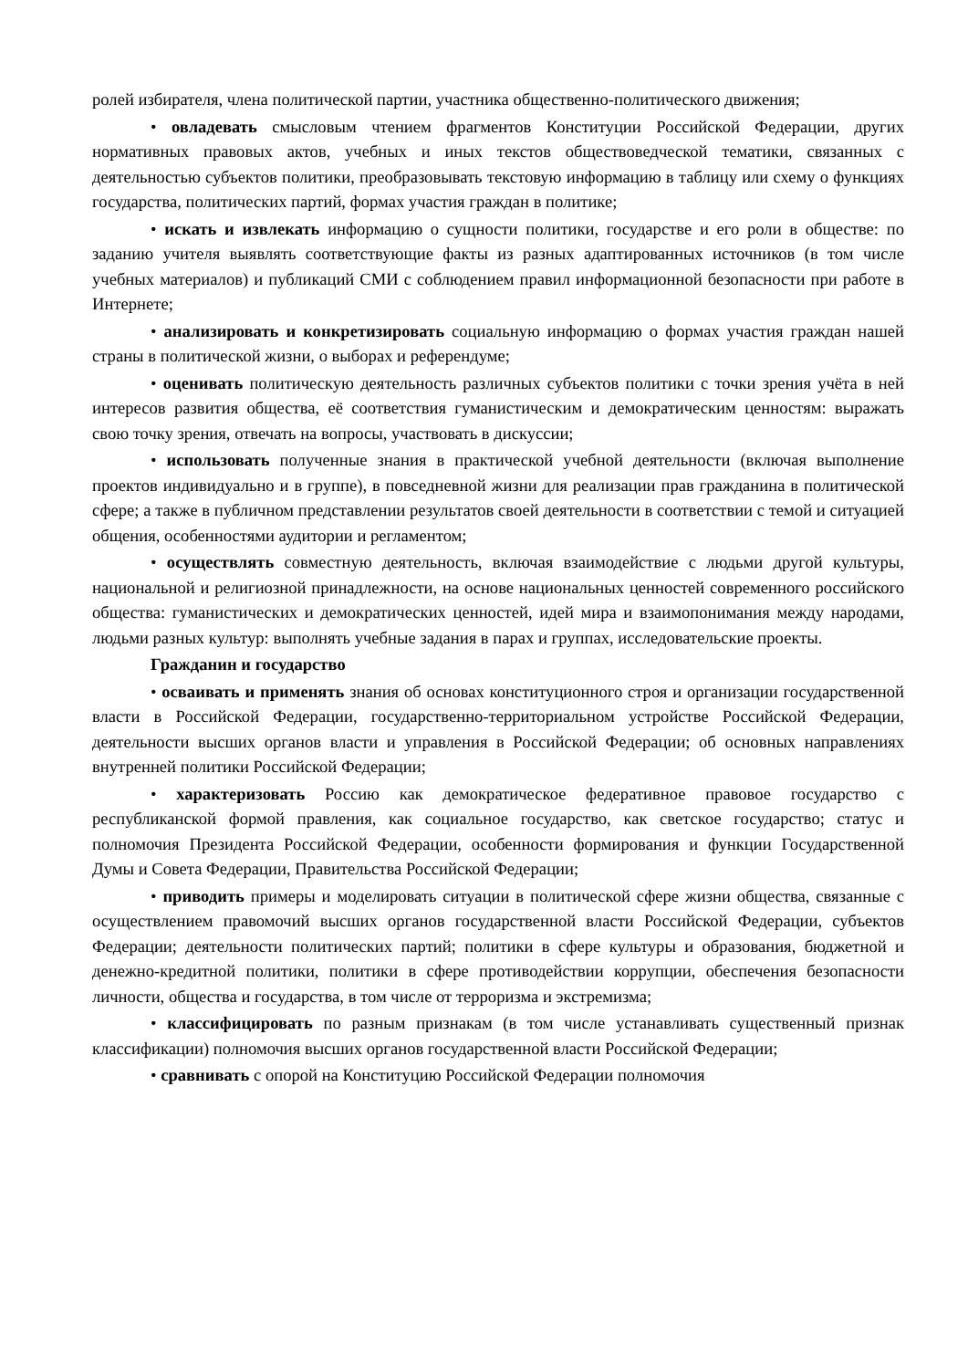ролей избирателя, члена политической партии, участника общественно-политического движения;
• овладевать смысловым чтением фрагментов Конституции Российской Федерации, других нормативных правовых актов, учебных и иных текстов обществоведческой тематики, связанных с деятельностью субъектов политики, преобразовывать текстовую информацию в таблицу или схему о функциях государства, политических партий, формах участия граждан в политике;
• искать и извлекать информацию о сущности политики, государстве и его роли в обществе: по заданию учителя выявлять соответствующие факты из разных адаптированных источников (в том числе учебных материалов) и публикаций СМИ с соблюдением правил информационной безопасности при работе в Интернете;
• анализировать и конкретизировать социальную информацию о формах участия граждан нашей страны в политической жизни, о выборах и референдуме;
• оценивать политическую деятельность различных субъектов политики с точки зрения учёта в ней интересов развития общества, её соответствия гуманистическим и демократическим ценностям: выражать свою точку зрения, отвечать на вопросы, участвовать в дискуссии;
• использовать полученные знания в практической учебной деятельности (включая выполнение проектов индивидуально и в группе), в повседневной жизни для реализации прав гражданина в политической сфере; а также в публичном представлении результатов своей деятельности в соответствии с темой и ситуацией общения, особенностями аудитории и регламентом;
• осуществлять совместную деятельность, включая взаимодействие с людьми другой культуры, национальной и религиозной принадлежности, на основе национальных ценностей современного российского общества: гуманистических и демократических ценностей, идей мира и взаимопонимания между народами, людьми разных культур: выполнять учебные задания в парах и группах, исследовательские проекты.
Гражданин и государство
• осваивать и применять знания об основах конституционного строя и организации государственной власти в Российской Федерации, государственно-территориальном устройстве Российской Федерации, деятельности высших органов власти и управления в Российской Федерации; об основных направлениях внутренней политики Российской Федерации;
• характеризовать Россию как демократическое федеративное правовое государство с республиканской формой правления, как социальное государство, как светское государство; статус и полномочия Президента Российской Федерации, особенности формирования и функции Государственной Думы и Совета Федерации, Правительства Российской Федерации;
• приводить примеры и моделировать ситуации в политической сфере жизни общества, связанные с осуществлением правомочий высших органов государственной власти Российской Федерации, субъектов Федерации; деятельности политических партий; политики в сфере культуры и образования, бюджетной и денежно-кредитной политики, политики в сфере противодействии коррупции, обеспечения безопасности личности, общества и государства, в том числе от терроризма и экстремизма;
• классифицировать по разным признакам (в том числе устанавливать существенный признак классификации) полномочия высших органов государственной власти Российской Федерации;
• сравнивать с опорой на Конституцию Российской Федерации полномочия